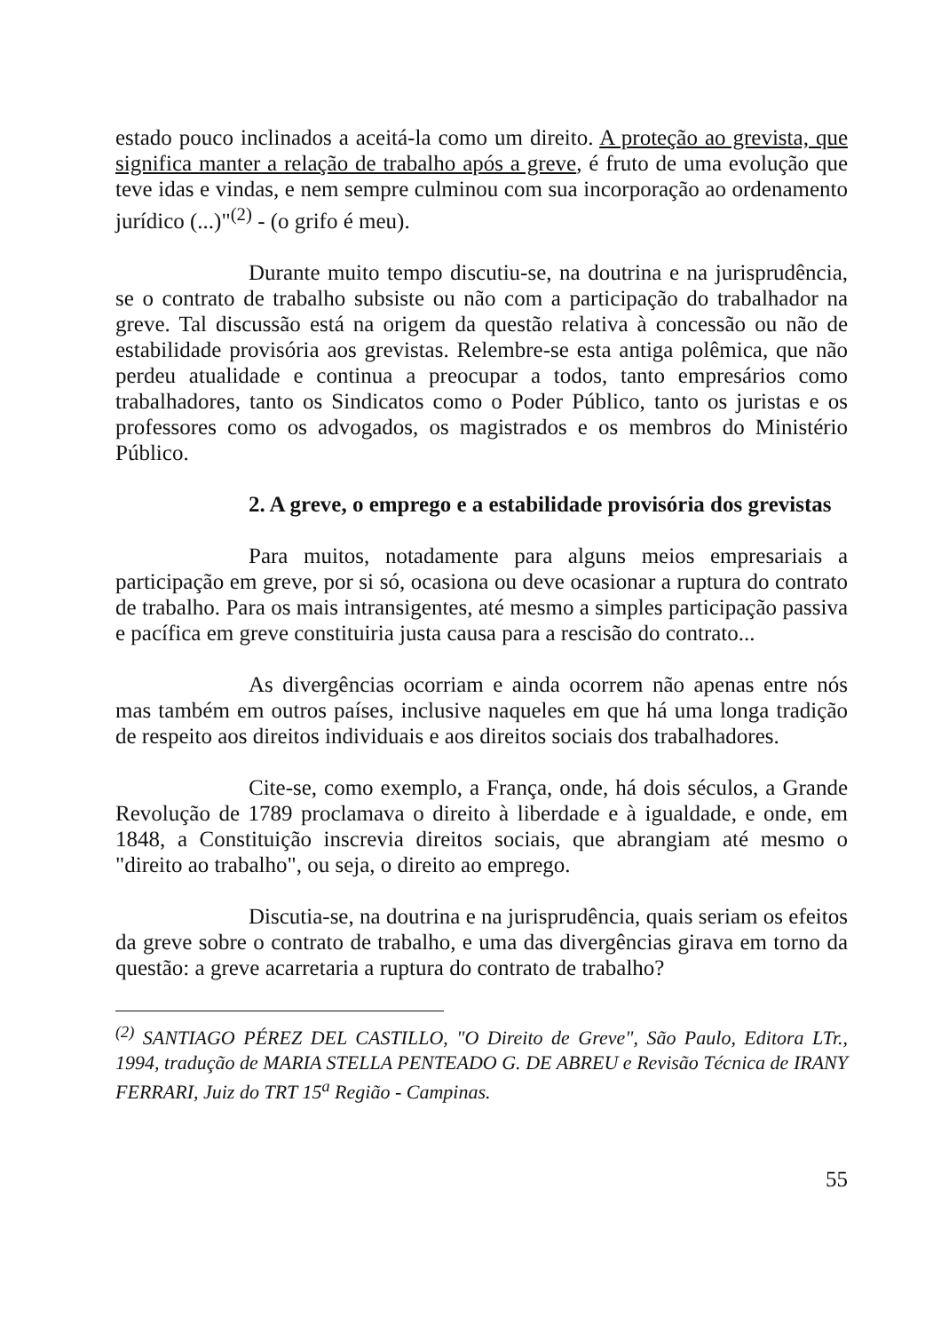estado pouco inclinados a aceitá-la como um direito. A proteção ao grevista, que significa manter a relação de trabalho após a greve, é fruto de uma evolução que teve idas e vindas, e nem sempre culminou com sua incorporação ao ordenamento jurídico (...)"<sup>(2)</sup> - (o grifo é meu).
Durante muito tempo discutiu-se, na doutrina e na jurisprudência, se o contrato de trabalho subsiste ou não com a participação do trabalhador na greve. Tal discussão está na origem da questão relativa à concessão ou não de estabilidade provisória aos grevistas. Relembre-se esta antiga polêmica, que não perdeu atualidade e continua a preocupar a todos, tanto empresários como trabalhadores, tanto os Sindicatos como o Poder Público, tanto os juristas e os professores como os advogados, os magistrados e os membros do Ministério Público.
2. A greve, o emprego e a estabilidade provisória dos grevistas
Para muitos, notadamente para alguns meios empresariais a participação em greve, por si só, ocasiona ou deve ocasionar a ruptura do contrato de trabalho. Para os mais intransigentes, até mesmo a simples participação passiva e pacífica em greve constituiria justa causa para a rescisão do contrato...
As divergências ocorriam e ainda ocorrem não apenas entre nós mas também em outros países, inclusive naqueles em que há uma longa tradição de respeito aos direitos individuais e aos direitos sociais dos trabalhadores.
Cite-se, como exemplo, a França, onde, há dois séculos, a Grande Revolução de 1789 proclamava o direito à liberdade e à igualdade, e onde, em 1848, a Constituição inscrevia direitos sociais, que abrangiam até mesmo o "direito ao trabalho", ou seja, o direito ao emprego.
Discutia-se, na doutrina e na jurisprudência, quais seriam os efeitos da greve sobre o contrato de trabalho, e uma das divergências girava em torno da questão: a greve acarretaria a ruptura do contrato de trabalho?
<sup>(2)</sup> SANTIAGO PÉREZ DEL CASTILLO, "O Direito de Greve", São Paulo, Editora LTr., 1994, tradução de MARIA STELLA PENTEADO G. DE ABREU e Revisão Técnica de IRANY FERRARI, Juiz do TRT 15<sup>a</sup> Região - Campinas.
55